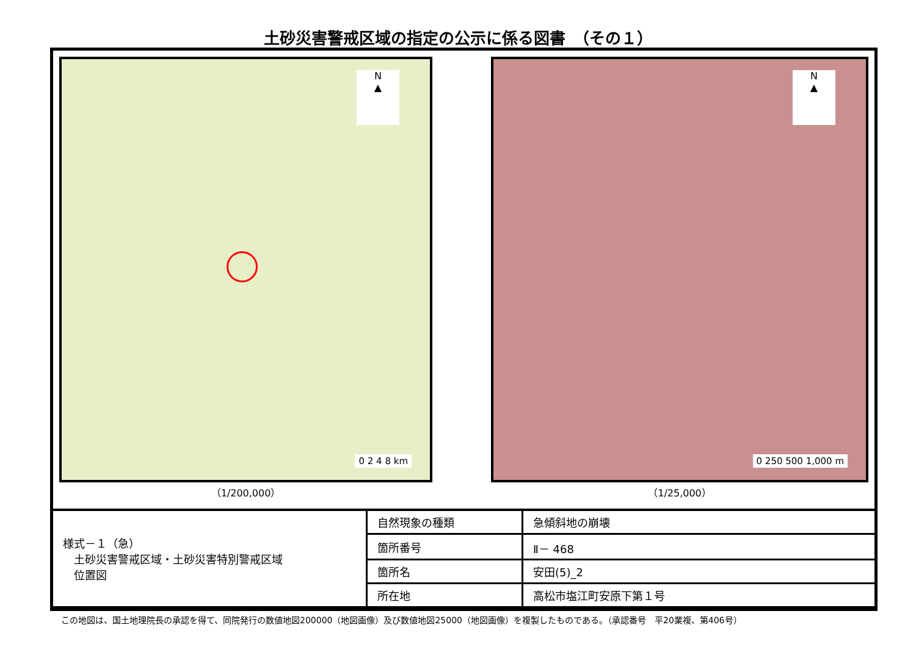土砂災害警戒区域の指定の公示に係る図書　（その１）
N
▲
0 2 4 8 km
（1/200,000）
N
▲
0 250 500 1,000 m
（1/25,000）
| 様式－１（急） 土砂災害警戒区域・土砂災害特別警戒区域 位置図 | 自然現象の種類 | 急傾斜地の崩壊 |
| | 箇所番号 | Ⅱ－ 468 |
| | 箇所名 | 安田(5)_2 |
| | 所在地 | 高松市塩江町安原下第１号 |
この地図は、国土地理院長の承認を得て、同院発行の数値地図200000（地図画像）及び数値地図25000（地図画像）を複製したものである。（承認番号　平20業複、第406号）